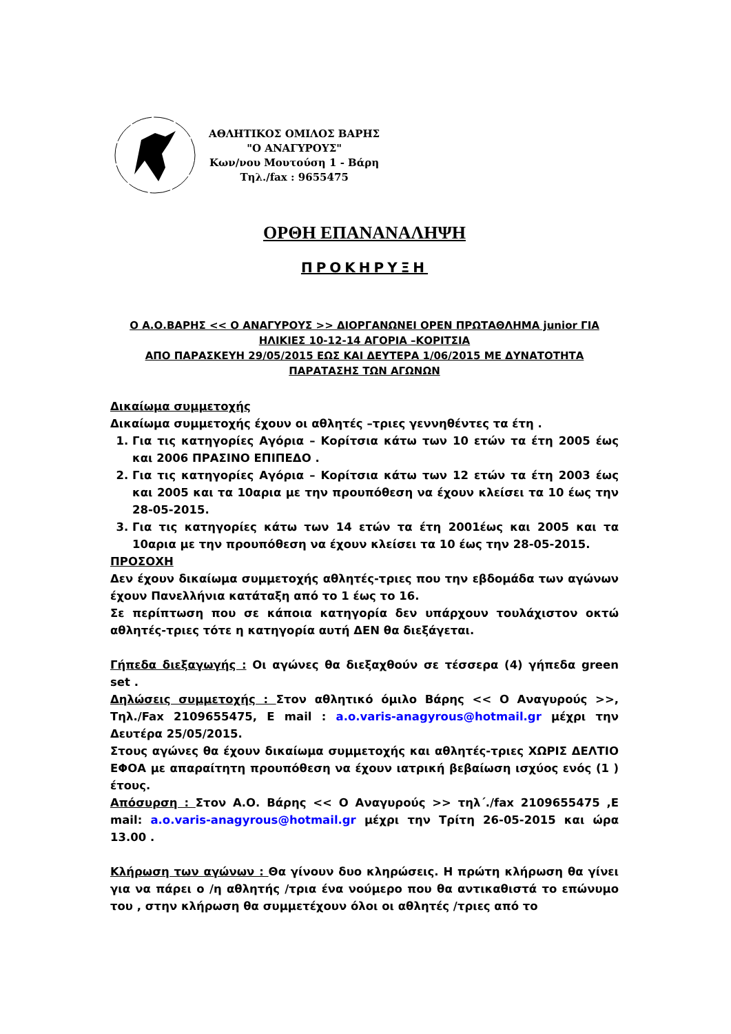ΑΘΛΗΤΙΚΟΣ ΟΜΙΛΟΣ ΒΑΡΗΣ
"Ο ΑΝΑΓΥΡΟΥΣ"
Κων/νου Μουτούση 1 - Βάρη
Τηλ./fax : 9655475
ΟΡΘΗ ΕΠΑΝΑΝΑΛΗΨΗ
ΠΡΟΚΗΡΥΞΗ
Ο Α.Ο.ΒΑΡΗΣ << Ο ΑΝΑΓΥΡΟΥΣ >> ΔΙΟΡΓΑΝΩΝΕΙ OPEN ΠΡΩΤΑΘΛΗΜΑ junior ΓΙΑ ΗΛΙΚΙΕΣ 10-12-14 ΑΓΟΡΙΑ –ΚΟΡΙΤΣΙΑ
ΑΠΟ ΠΑΡΑΣΚΕΥΗ 29/05/2015 ΕΩΣ ΚΑΙ ΔΕΥΤΕΡΑ 1/06/2015 ΜΕ ΔΥΝΑΤΟΤΗΤΑ ΠΑΡΑΤΑΣΗΣ ΤΩΝ ΑΓΩΝΩΝ
Δικαίωμα συμμετοχής
Δικαίωμα συμμετοχής έχουν οι αθλητές –τριες γεννηθέντες τα έτη .
1. Για τις κατηγορίες Αγόρια – Κορίτσια κάτω των 10 ετών τα έτη 2005 έως και 2006 ΠΡΑΣΙΝΟ ΕΠΙΠΕΔΟ .
2. Για τις κατηγορίες Αγόρια – Κορίτσια κάτω των 12 ετών τα έτη 2003 έως και 2005 και τα 10αρια με την προυπόθεση να έχουν κλείσει τα 10 έως την 28-05-2015.
3. Για τις κατηγορίες κάτω των 14 ετών τα έτη 2001έως και 2005 και τα 10αρια με την προυπόθεση να έχουν κλείσει τα 10 έως την 28-05-2015.
ΠΡΟΣΟΧΗ
Δεν έχουν δικαίωμα συμμετοχής αθλητές-τριες που την εβδομάδα των αγώνων έχουν Πανελλήνια κατάταξη από το 1 έως το 16.
Σε περίπτωση που σε κάποια κατηγορία δεν υπάρχουν τουλάχιστον οκτώ αθλητές-τριες τότε η κατηγορία αυτή ΔΕΝ θα διεξάγεται.
Γήπεδα διεξαγωγής : Οι αγώνες θα διεξαχθούν σε τέσσερα (4) γήπεδα green set .
Δηλώσεις συμμετοχής : Στον αθλητικό όμιλο Βάρης << Ο Αναγυρούς >>, Τηλ./Fax 2109655475, E mail : a.o.varis-anagyrous@hotmail.gr μέχρι την Δευτέρα 25/05/2015.
Στους αγώνες θα έχουν δικαίωμα συμμετοχής και αθλητές-τριες ΧΩΡΙΣ ΔΕΛΤΙΟ ΕΦΟΑ με απαραίτητη προυπόθεση να έχουν ιατρική βεβαίωση ισχύος ενός (1 ) έτους.
Απόσυρση : Στον Α.Ο. Βάρης << Ο Αναγυρούς >> τηλ΄./fax 2109655475 ,E mail: a.o.varis-anagyrous@hotmail.gr μέχρι την Τρίτη 26-05-2015 και ώρα 13.00 .
Κλήρωση των αγώνων : Θα γίνουν δυο κληρώσεις. Η πρώτη κλήρωση θα γίνει για να πάρει ο /η αθλητής /τρια ένα νούμερο που θα αντικαθιστά το επώνυμο του , στην κλήρωση θα συμμετέχουν όλοι οι αθλητές /τριες από το